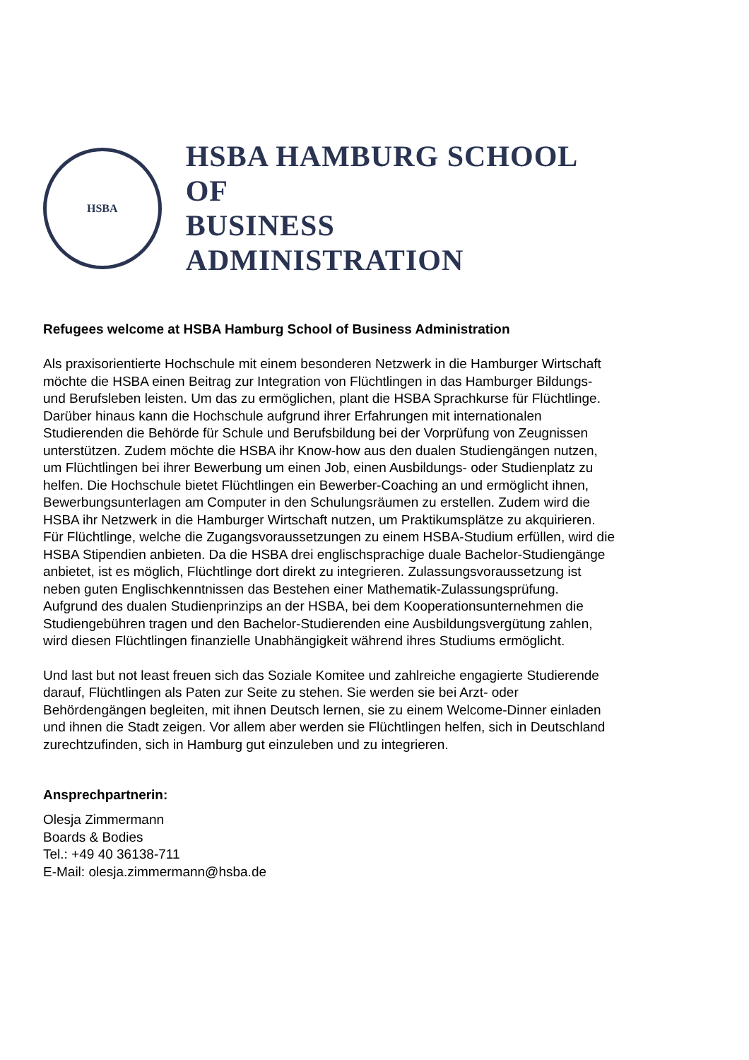HSBA
HSBA HAMBURG SCHOOL OF
BUSINESS ADMINISTRATION
Refugees welcome at HSBA Hamburg School of Business Administration
Als praxisorientierte Hochschule mit einem besonderen Netzwerk in die Hamburger Wirtschaft möchte die HSBA einen Beitrag zur Integration von Flüchtlingen in das Hamburger Bildungs- und Berufsleben leisten. Um das zu ermöglichen, plant die HSBA Sprachkurse für Flüchtlinge. Darüber hinaus kann die Hochschule aufgrund ihrer Erfahrungen mit internationalen Studierenden die Behörde für Schule und Berufsbildung bei der Vorprüfung von Zeugnissen unterstützen. Zudem möchte die HSBA ihr Know-how aus den dualen Studiengängen nutzen, um Flüchtlingen bei ihrer Bewerbung um einen Job, einen Ausbildungs- oder Studienplatz zu helfen. Die Hochschule bietet Flüchtlingen ein Bewerber-Coaching an und ermöglicht ihnen, Bewerbungsunterlagen am Computer in den Schulungsräumen zu erstellen. Zudem wird die HSBA ihr Netzwerk in die Hamburger Wirtschaft nutzen, um Praktikumsplätze zu akquirieren. Für Flüchtlinge, welche die Zugangsvoraussetzungen zu einem HSBA-Studium erfüllen, wird die HSBA Stipendien anbieten. Da die HSBA drei englischsprachige duale Bachelor-Studiengänge anbietet, ist es möglich, Flüchtlinge dort direkt zu integrieren. Zulassungsvoraussetzung ist neben guten Englischkenntnissen das Bestehen einer Mathematik-Zulassungsprüfung. Aufgrund des dualen Studienprinzips an der HSBA, bei dem Kooperationsunternehmen die Studiengebühren tragen und den Bachelor-Studierenden eine Ausbildungsvergütung zahlen, wird diesen Flüchtlingen finanzielle Unabhängigkeit während ihres Studiums ermöglicht.
Und last but not least freuen sich das Soziale Komitee und zahlreiche engagierte Studierende darauf, Flüchtlingen als Paten zur Seite zu stehen. Sie werden sie bei Arzt- oder Behördengängen begleiten, mit ihnen Deutsch lernen, sie zu einem Welcome-Dinner einladen und ihnen die Stadt zeigen. Vor allem aber werden sie Flüchtlingen helfen, sich in Deutschland zurechtzufinden, sich in Hamburg gut einzuleben und zu integrieren.
Ansprechpartnerin:
Olesja Zimmermann
Boards & Bodies
Tel.: +49 40 36138-711
E-Mail: olesja.zimmermann@hsba.de